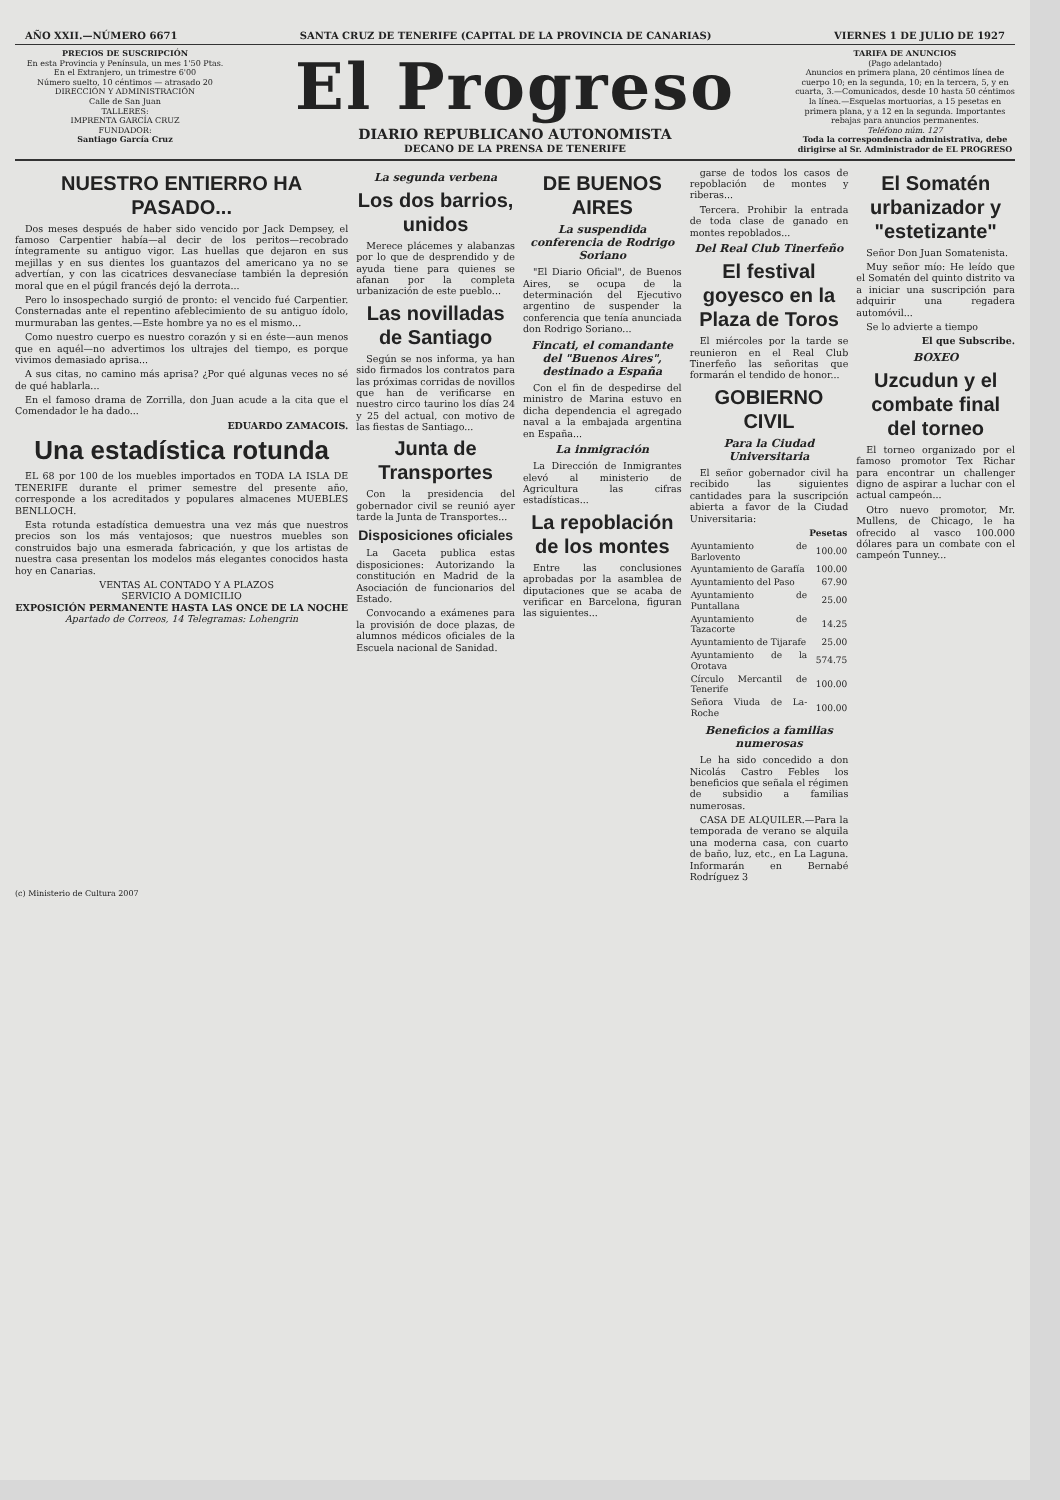AÑO XXII.—NÚMERO 6671 SANTA CRUZ DE TENERIFE (CAPITAL DE LA PROVINCIA DE CANARIAS) VIERNES 1 DE JULIO DE 1927
PRECIOS DE SUSCRIPCIÓN
En esta Provincia y Península, un mes 1'50 Ptas.
En el Extranjero, un trimestre 6'00
Número suelto, 10 céntimos — atrasado 20
DIRECCIÓN Y ADMINISTRACIÓN
Calle de San Juan
TALLERES:
IMPRENTA GARCÍA CRUZ
FUNDADOR:
Santiago García Cruz
El Progreso
DIARIO REPUBLICANO AUTONOMISTA
DECANO DE LA PRENSA DE TENERIFE
TARIFA DE ANUNCIOS
(Pago adelantado)
Anuncios en primera plana, 20 céntimos línea de cuerpo 10; en la segunda, 10; en la tercera, 5, y en cuarta, 3.—Comunicados, desde 10 hasta 50 céntimos la línea.—Esquelas mortuorias, a 15 pesetas en primera plana, y a 12 en la segunda. Importantes rebajas para anuncios permanentes.
Teléfono núm. 127
Toda la correspondencia administrativa, debe dirigirse al Sr. Administrador de EL PROGRESO
NUESTRO ENTIERRO HA PASADO...
Dos meses después de haber sido vencido por Jack Dempsey, el famoso Carpentier había—al decir de los peritos—recobrado íntegramente su antiguo vigor. Las huellas que dejaron en sus mejillas y en sus dientes los guantazos del americano ya no se advertían, y con las cicatrices desvanecíase también la depresión moral que en el púgil francés dejó la derrota...
Pero lo insospechado surgió de pronto: el vencido fué Carpentier. Consternadas ante el repentino afeblecimiento de su antiguo ídolo, murmuraban las gentes.—Este hombre ya no es el mismo...
Como nuestro cuerpo es nuestro corazón y si en éste—aun menos que en aquél—no advertimos los ultrajes del tiempo, es porque vivimos demasiado aprisa...
A sus citas, no camino más aprisa? ¿Por qué algunas veces no sé de qué hablarla...
En el famoso drama de Zorrilla, don Juan acude a la cita que el Comendador le ha dado...
EDUARDO ZAMACOIS.
Una estadística rotunda
EL 68 por 100 de los muebles importados en TODA LA ISLA DE TENERIFE durante el primer semestre del presente año, corresponde a los acreditados y populares almacenes MUEBLES BENLLOCH.
Esta rotunda estadística demuestra una vez más que nuestros precios son los más ventajosos; que nuestros muebles son construidos bajo una esmerada fabricación, y que los artistas de nuestra casa presentan los modelos más elegantes conocidos hasta hoy en Canarias.
VENTAS AL CONTADO Y A PLAZOS
SERVICIO A DOMICILIO
EXPOSICIÓN PERMANENTE HASTA LAS ONCE DE LA NOCHE
Apartado de Correos, 14 Telegramas: Lohengrin
La segunda verbena
Los dos barrios, unidos
Merece plácemes y alabanzas por lo que de desprendido y de ayuda tiene para quienes se afanan por la completa urbanización de este pueblo...
Las novilladas de Santiago
Según se nos informa, ya han sido firmados los contratos para las próximas corridas de novillos que han de verificarse en nuestro circo taurino los días 24 y 25 del actual, con motivo de las fiestas de Santiago...
Junta de Transportes
Con la presidencia del gobernador civil se reunió ayer tarde la Junta de Transportes...
Disposiciones oficiales
La Gaceta publica estas disposiciones: Autorizando la constitución en Madrid de la Asociación de funcionarios del Estado.
Convocando a exámenes para la provisión de doce plazas, de alumnos médicos oficiales de la Escuela nacional de Sanidad.
DE BUENOS AIRES
La suspendida conferencia de Rodrigo Soriano
"El Diario Oficial", de Buenos Aires, se ocupa de la determinación del Ejecutivo argentino de suspender la conferencia que tenía anunciada don Rodrigo Soriano...
Fincati, el comandante del "Buenos Aires", destinado a España
Con el fin de despedirse del ministro de Marina estuvo en dicha dependencia el agregado naval a la embajada argentina en España...
La inmigración
La Dirección de Inmigrantes elevó al ministerio de Agricultura las cifras estadísticas...
La repoblación de los montes
Entre las conclusiones aprobadas por la asamblea de diputaciones que se acaba de verificar en Barcelona, figuran las siguientes...
garse de todos los casos de repoblación de montes y riberas...
Tercera. Prohibir la entrada de toda clase de ganado en montes repoblados...
Del Real Club Tinerfeño
El festival goyesco en la Plaza de Toros
El miércoles por la tarde se reunieron en el Real Club Tinerfeño las señoritas que formarán el tendido de honor...
GOBIERNO CIVIL
Para la Ciudad Universitaria
El señor gobernador civil ha recibido las siguientes cantidades para la suscripción abierta a favor de la Ciudad Universitaria:
| | Pesetas |
| --- | --- |
| Ayuntamiento de Barlovento | 100.00 |
| Ayuntamiento de Garafía | 100.00 |
| Ayuntamiento del Paso | 67.90 |
| Ayuntamiento de Puntallana | 25.00 |
| Ayuntamiento de Tazacorte | 14.25 |
| Ayuntamiento de Tijarafe | 25.00 |
| Ayuntamiento de la Orotava | 574.75 |
| Círculo Mercantil de Tenerife | 100.00 |
| Señora Viuda de La-Roche | 100.00 |
Beneficios a familias numerosas
Le ha sido concedido a don Nicolás Castro Febles los beneficios que señala el régimen de subsidio a familias numerosas.
CASA DE ALQUILER.—Para la temporada de verano se alquila una moderna casa, con cuarto de baño, luz, etc., en La Laguna. Informarán en Bernabé Rodríguez 3
El Somatén urbanizador y "estetizante"
Señor Don Juan Somatenista.
Muy señor mío: He leído que el Somatén del quinto distrito va a iniciar una suscripción para adquirir una regadera automóvil...
Se lo advierte a tiempo
El que Subscribe.
BOXEO
Uzcudun y el combate final del torneo
El torneo organizado por el famoso promotor Tex Richar para encontrar un challenger digno de aspirar a luchar con el actual campeón...
Otro nuevo promotor, Mr. Mullens, de Chicago, le ha ofrecido al vasco 100.000 dólares para un combate con el campeón Tunney...
(c) Ministerio de Cultura 2007